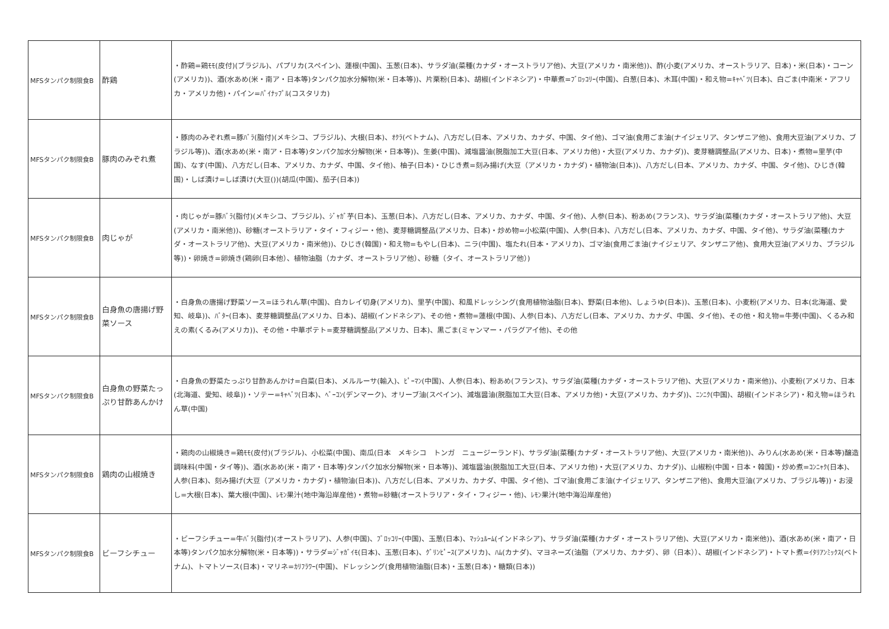| MFSタンパク制限食B | 酢鶏 | ・酢鶏=鶏ﾓﾓ(皮付)(ブラジル)、パプリカ(スペイン)、蓮根(中国)、玉葱(日本)、サラダ油(菜種(カナダ・オーストラリア他)、大豆(アメリカ・南米他))、酢(小麦(アメリカ、オーストラリア、日本)・米(日本)・コーン(アメリカ))、酒(水あめ(米・南ア・日本等)タンパク加水分解物(米・日本等))、片栗粉(日本)、胡椒(インドネシア)・中華煮=ﾌﾞﾛｯｺﾘｰ(中国)、白葱(日本)、木耳(中国)・和え物=ｷｬﾍﾞﾂ(日本)、白ごま(中南米・アフリカ・アメリカ他)・パイン=ﾊﾟｲﾅｯﾌﾟﾙ(コスタリカ) |
| MFSタンパク制限食B | 豚肉のみぞれ煮 | ・豚肉のみぞれ煮=豚ﾊﾞﾗ(脂付)(メキシコ、ブラジル)、大根(日本)、ｵｸﾗ(ベトナム)、八方だし(日本、アメリカ、カナダ、中国、タイ他)、ゴマ油(食用ごま油(ナイジェリア、タンザニア他)、食用大豆油(アメリカ、ブラジル等))、酒(水あめ(米・南ア・日本等)タンパク加水分解物(米・日本等))、生姜(中国)、減塩醤油(脱脂加工大豆(日本、アメリカ他)・大豆(アメリカ、カナダ))、麦芽糖調整品(アメリカ、日本)・煮物=里芋(中国)、なす(中国)、八方だし(日本、アメリカ、カナダ、中国、タイ他)、柚子(日本)・ひじき煮=刻み揚げ(大豆（アメリカ・カナダ)・植物油(日本))、八方だし(日本、アメリカ、カナダ、中国、タイ他)、ひじき(韓国)・しば漬け=しば漬け(大豆())(胡瓜(中国)、茄子(日本)) |
| MFSタンパク制限食B | 肉じゃが | ・肉じゃが=豚ﾊﾞﾗ(脂付)(メキシコ、ブラジル)、ｼﾞｬｶﾞ芋(日本)、玉葱(日本)、八方だし(日本、アメリカ、カナダ、中国、タイ他)、人参(日本)、粉あめ(フランス)、サラダ油(菜種(カナダ・オーストラリア他)、大豆(アメリカ・南米他))、砂糖(オーストラリア・タイ・フィジー・他)、麦芽糖調整品(アメリカ、日本)・炒め物=小松菜(中国)、人参(日本)、八方だし(日本、アメリカ、カナダ、中国、タイ他)、サラダ油(菜種(カナダ・オーストラリア他)、大豆(アメリカ・南米他))、ひじき(韓国)・和え物=もやし(日本)、ニラ(中国)、塩たれ(日本・アメリカ)、ゴマ油(食用ごま油(ナイジェリア、タンザニア他)、食用大豆油(アメリカ、ブラジル等))・卵焼き=卵焼き(鶏卵(日本他）、植物油脂（カナダ、オーストラリア他）、砂糖（タイ、オーストラリア他）) |
| MFSタンパク制限食B | 白身魚の唐揚げ野菜ソース | ・白身魚の唐揚げ野菜ソース=ほうれん草(中国)、白カレイ切身(アメリカ)、里芋(中国)、和風ドレッシング(食用植物油脂(日本)、野菜(日本他)、しょうゆ(日本))、玉葱(日本)、小麦粉(アメリカ、日本(北海道、愛知、岐阜))、ﾊﾞﾀｰ(日本)、麦芽糖調整品(アメリカ、日本)、胡椒(インドネシア)、その他・煮物=蓮根(中国)、人参(日本)、八方だし(日本、アメリカ、カナダ、中国、タイ他)、その他・和え物=牛蒡(中国)、くるみ和えの素(くるみ(アメリカ))、その他・中華ポテト=麦芽糖調整品(アメリカ、日本)、黒ごま(ミャンマー・パラグアイ他)、その他 |
| MFSタンパク制限食B | 白身魚の野菜たっぷり甘酢あんかけ | ・白身魚の野菜たっぷり甘酢あんかけ=白菜(日本)、メルルーサ(輸入)、ﾋﾟｰﾏﾝ(中国)、人参(日本)、粉あめ(フランス)、サラダ油(菜種(カナダ・オーストラリア他)、大豆(アメリカ・南米他))、小麦粉(アメリカ、日本(北海道、愛知、岐阜))・ソテー=ｷｬﾍﾞﾂ(日本)、ﾍﾞｰｺﾝ(デンマーク)、オリーブ油(スペイン)、減塩醤油(脱脂加工大豆(日本、アメリカ他)・大豆(アメリカ、カナダ))、ﾆﾝﾆｸ(中国)、胡椒(インドネシア)・和え物=ほうれん草(中国) |
| MFSタンパク制限食B | 鶏肉の山椒焼き | ・鶏肉の山椒焼き=鶏ﾓﾓ(皮付)(ブラジル)、小松菜(中国)、南瓜(日本 メキシコ トンガ ニュージーランド)、サラダ油(菜種(カナダ・オーストラリア他)、大豆(アメリカ・南米他))、みりん(水あめ(米・日本等)醸造調味料(中国・タイ等))、酒(水あめ(米・南ア・日本等)タンパク加水分解物(米・日本等))、減塩醤油(脱脂加工大豆(日本、アメリカ他)・大豆(アメリカ、カナダ))、山椒粉(中国・日本・韓国)・炒め煮=ｺﾝﾆｬｸ(日本)、人参(日本)、刻み揚げ(大豆（アメリカ・カナダ)・植物油(日本))、八方だし(日本、アメリカ、カナダ、中国、タイ他)、ゴマ油(食用ごま油(ナイジェリア、タンザニア他)、食用大豆油(アメリカ、ブラジル等))・お浸し=大根(日本)、葉大根(中国)、ﾚﾓﾝ果汁(地中海沿岸産他)・煮物=砂糖(オーストラリア・タイ・フィジー・他)、ﾚﾓﾝ果汁(地中海沿岸産他) |
| MFSタンパク制限食B | ビーフシチュー | ・ビーフシチュー=牛ﾊﾞﾗ(脂付)(オーストラリア)、人参(中国)、ﾌﾞﾛｯｺﾘｰ(中国)、玉葱(日本)、ﾏｯｼｭﾙｰﾑ(インドネシア)、サラダ油(菜種(カナダ・オーストラリア他)、大豆(アメリカ・南米他))、酒(水あめ(米・南ア・日本等)タンパク加水分解物(米・日本等))・サラダ=ｼﾞｬｶﾞｲﾓ(日本)、玉葱(日本)、ｸﾞﾘﾝﾋﾟｰｽ(アメリカ)、ﾊﾑ(カナダ)、マヨネーズ(油脂（アメリカ、カナダ）、卵（日本））、胡椒(インドネシア)・トマト煮=ｲﾀﾘｱﾝﾐｯｸｽ(ベトナム)、トマトソース(日本)・マリネ=ｶﾘﾌﾗﾜｰ(中国)、ドレッシング(食用植物油脂(日本)・玉葱(日本)・糖類(日本)) |